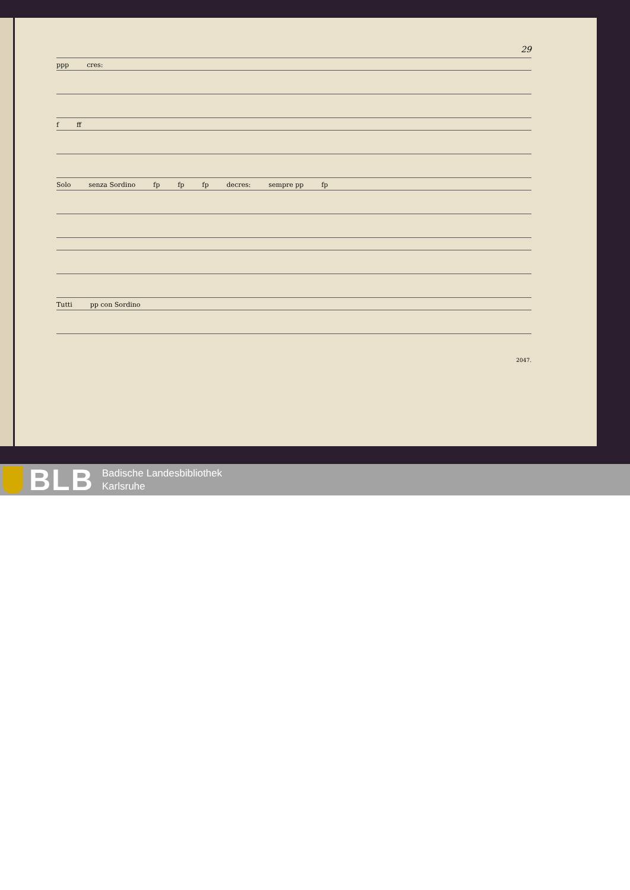29
ppp cres:
fff
Solo senza Sordino fp fp fp decres: sempre pp fp
Tutti pp con Sordino
2047.
BLB
Badische Landesbibliothek
Karlsruhe